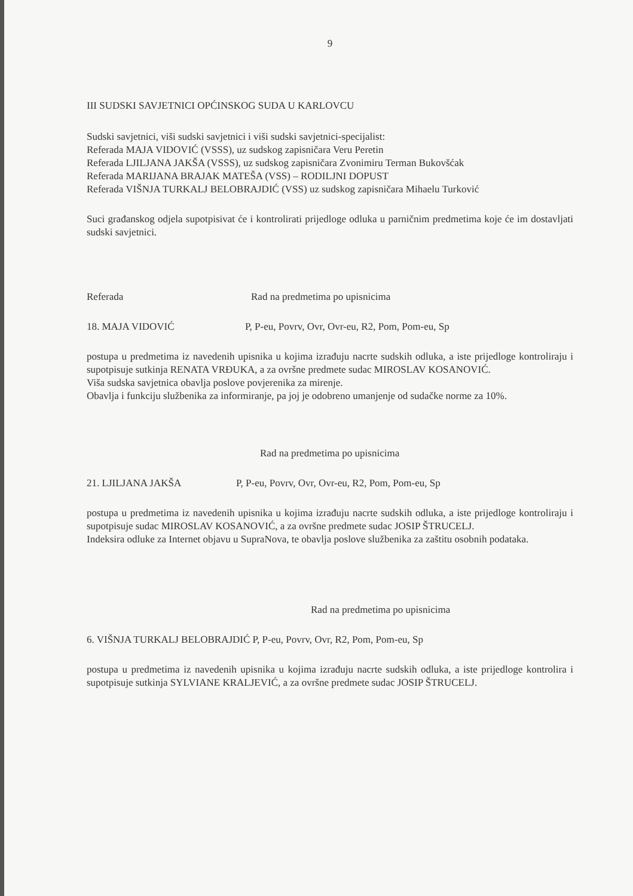9
III SUDSKI SAVJETNICI OPĆINSKOG SUDA U KARLOVCU
Sudski savjetnici, viši sudski savjetnici i viši sudski savjetnici-specijalist:
Referada MAJA VIDOVIĆ (VSSS), uz sudskog zapisničara Veru Peretin
Referada LJILJANA JAKŠA (VSSS), uz sudskog zapisničara Zvonimiru Terman Bukovšćak
Referada MARIJANA BRAJAK MATEŠA (VSS) – RODILJNI DOPUST
Referada VIŠNJA TURKALJ BELOBRAJDIĆ (VSS) uz sudskog zapisničara Mihaelu Turković
Suci građanskog odjela supotpisivat će i kontrolirati prijedloge odluka u parničnim predmetima koje će im dostavljati sudski savjetnici.
Referada Rad na predmetima po upisnicima
18. MAJA VIDOVIĆ P, P-eu, Povrv, Ovr, Ovr-eu, R2, Pom, Pom-eu, Sp
postupa u predmetima iz navedenih upisnika u kojima izrađuju nacrte sudskih odluka, a iste prijedloge kontroliraju i supotpisuje sutkinja RENATA VRĐUKA, a za ovršne predmete sudac MIROSLAV KOSANOVIĆ.
Viša sudska savjetnica obavlja poslove povjerenika za mirenje.
Obavlja i funkciju službenika za informiranje, pa joj je odobreno umanjenje od sudačke norme za 10%.
Rad na predmetima po upisnicima
21. LJILJANA JAKŠA P, P-eu, Povrv, Ovr, Ovr-eu, R2, Pom, Pom-eu, Sp
postupa u predmetima iz navedenih upisnika u kojima izrađuju nacrte sudskih odluka, a iste prijedloge kontroliraju i supotpisuje sudac MIROSLAV KOSANOVIĆ, a za ovršne predmete sudac JOSIP ŠTRUCELJ.
Indeksira odluke za Internet objavu u SupraNova, te obavlja poslove službenika za zaštitu osobnih podataka.
Rad na predmetima po upisnicima
6. VIŠNJA TURKALJ BELOBRAJDIĆ P, P-eu, Povrv, Ovr, R2, Pom, Pom-eu, Sp
postupa u predmetima iz navedenih upisnika u kojima izrađuju nacrte sudskih odluka, a iste prijedloge kontrolira i supotpisuje sutkinja SYLVIANE KRALJEVIĆ, a za ovršne predmete sudac JOSIP ŠTRUCELJ.